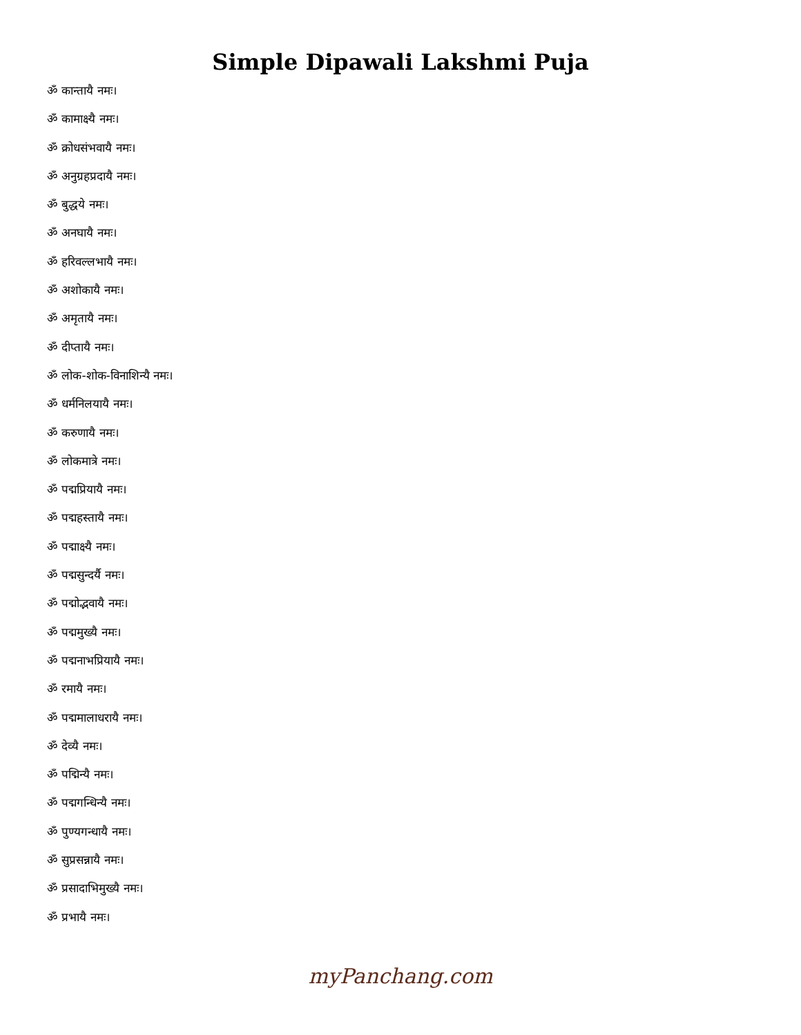Simple Dipawali Lakshmi Puja
ॐ कान्तायै नमः।
ॐ कामाक्ष्यै नमः।
ॐ क्रोधसंभवायै नमः।
ॐ अनुग्रहप्रदायै नमः।
ॐ बुद्धये नमः।
ॐ अनघायै नमः।
ॐ हरिवल्लभायै नमः।
ॐ अशोकायै नमः।
ॐ अमृतायै नमः।
ॐ दीप्तायै नमः।
ॐ लोक-शोक-विनाशिन्यै नमः।
ॐ धर्मनिलयायै नमः।
ॐ करुणायै नमः।
ॐ लोकमात्रे नमः।
ॐ पद्मप्रियायै नमः।
ॐ पद्महस्तायै नमः।
ॐ पद्माक्ष्यै नमः।
ॐ पद्मसुन्दर्यै नमः।
ॐ पद्मोद्भवायै नमः।
ॐ पद्ममुख्यै नमः।
ॐ पद्मनाभप्रियायै नमः।
ॐ रमायै नमः।
ॐ पद्ममालाधरायै नमः।
ॐ देव्यै नमः।
ॐ पद्मिन्यै नमः।
ॐ पद्मगन्धिन्यै नमः।
ॐ पुण्यगन्धायै नमः।
ॐ सुप्रसन्नायै नमः।
ॐ प्रसादाभिमुख्यै नमः।
ॐ प्रभायै नमः।
myPanchang.com